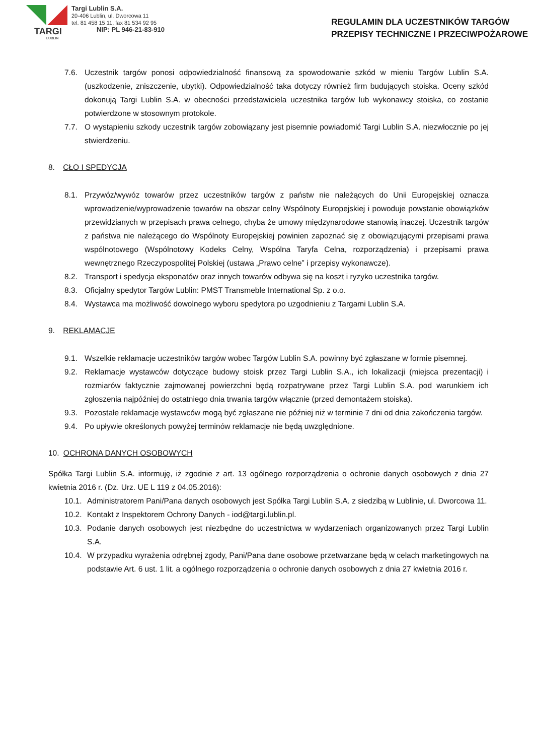TARGI
LUBLIN
Targi Lublin S.A.
20-406 Lublin, ul. Dworcowa 11
tel. 81 458 15 11, fax 81 534 92 95
NIP: PL 946-21-83-910
REGULAMIN DLA UCZESTNIKÓW TARGÓW
PRZEPISY TECHNICZNE I PRZECIWPOŻAROWE
7.6. Uczestnik targów ponosi odpowiedzialność finansową za spowodowanie szkód w mieniu Targów Lublin S.A. (uszkodzenie, zniszczenie, ubytki). Odpowiedzialność taka dotyczy również firm budujących stoiska. Oceny szkód dokonują Targi Lublin S.A. w obecności przedstawiciela uczestnika targów lub wykonawcy stoiska, co zostanie potwierdzone w stosownym protokole.
7.7. O wystąpieniu szkody uczestnik targów zobowiązany jest pisemnie powiadomić Targi Lublin S.A. niezwłocznie po jej stwierdzeniu.
8. CŁO I SPEDYCJA
8.1. Przywóz/wywóz towarów przez uczestników targów z państw nie należących do Unii Europejskiej oznacza wprowadzenie/wyprowadzenie towarów na obszar celny Wspólnoty Europejskiej i powoduje powstanie obowiązków przewidzianych w przepisach prawa celnego, chyba że umowy międzynarodowe stanowią inaczej. Uczestnik targów z państwa nie należącego do Wspólnoty Europejskiej powinien zapoznać się z obowiązującymi przepisami prawa wspólnotowego (Wspólnotowy Kodeks Celny, Wspólna Taryfa Celna, rozporządzenia) i przepisami prawa wewnętrznego Rzeczypospolitej Polskiej (ustawa „Prawo celne” i przepisy wykonawcze).
8.2. Transport i spedycja eksponatów oraz innych towarów odbywa się na koszt i ryzyko uczestnika targów.
8.3. Oficjalny spedytor Targów Lublin: PMST Transmeble International Sp. z o.o.
8.4. Wystawca ma możliwość dowolnego wyboru spedytora po uzgodnieniu z Targami Lublin S.A.
9. REKLAMACJE
9.1. Wszelkie reklamacje uczestników targów wobec Targów Lublin S.A. powinny być zgłaszane w formie pisemnej.
9.2. Reklamacje wystawców dotyczące budowy stoisk przez Targi Lublin S.A., ich lokalizacji (miejsca prezentacji) i rozmiarów faktycznie zajmowanej powierzchni będą rozpatrywane przez Targi Lublin S.A. pod warunkiem ich zgłoszenia najpóźniej do ostatniego dnia trwania targów włącznie (przed demontażem stoiska).
9.3. Pozostałe reklamacje wystawców mogą być zgłaszane nie później niż w terminie 7 dni od dnia zakończenia targów.
9.4. Po upływie określonych powyżej terminów reklamacje nie będą uwzględnione.
10. OCHRONA DANYCH OSOBOWYCH
Spółka Targi Lublin S.A. informuję, iż zgodnie z art. 13 ogólnego rozporządzenia o ochronie danych osobowych z dnia 27 kwietnia 2016 r. (Dz. Urz. UE L 119 z 04.05.2016):
10.1.
Administratorem Pani/Pana danych osobowych jest Spółka Targi Lublin S.A. z siedzibą w Lublinie, ul. Dworcowa 11.
10.2.
Kontakt z Inspektorem Ochrony Danych - iod@targi.lublin.pl.
10.3.
Podanie danych osobowych jest niezbędne do uczestnictwa w wydarzeniach organizowanych przez Targi Lublin S.A.
10.4.
W przypadku wyrażenia odrębnej zgody, Pani/Pana dane osobowe przetwarzane będą w celach marketingowych na podstawie Art. 6 ust. 1 lit. a ogólnego rozporządzenia o ochronie danych osobowych z dnia 27 kwietnia 2016 r.